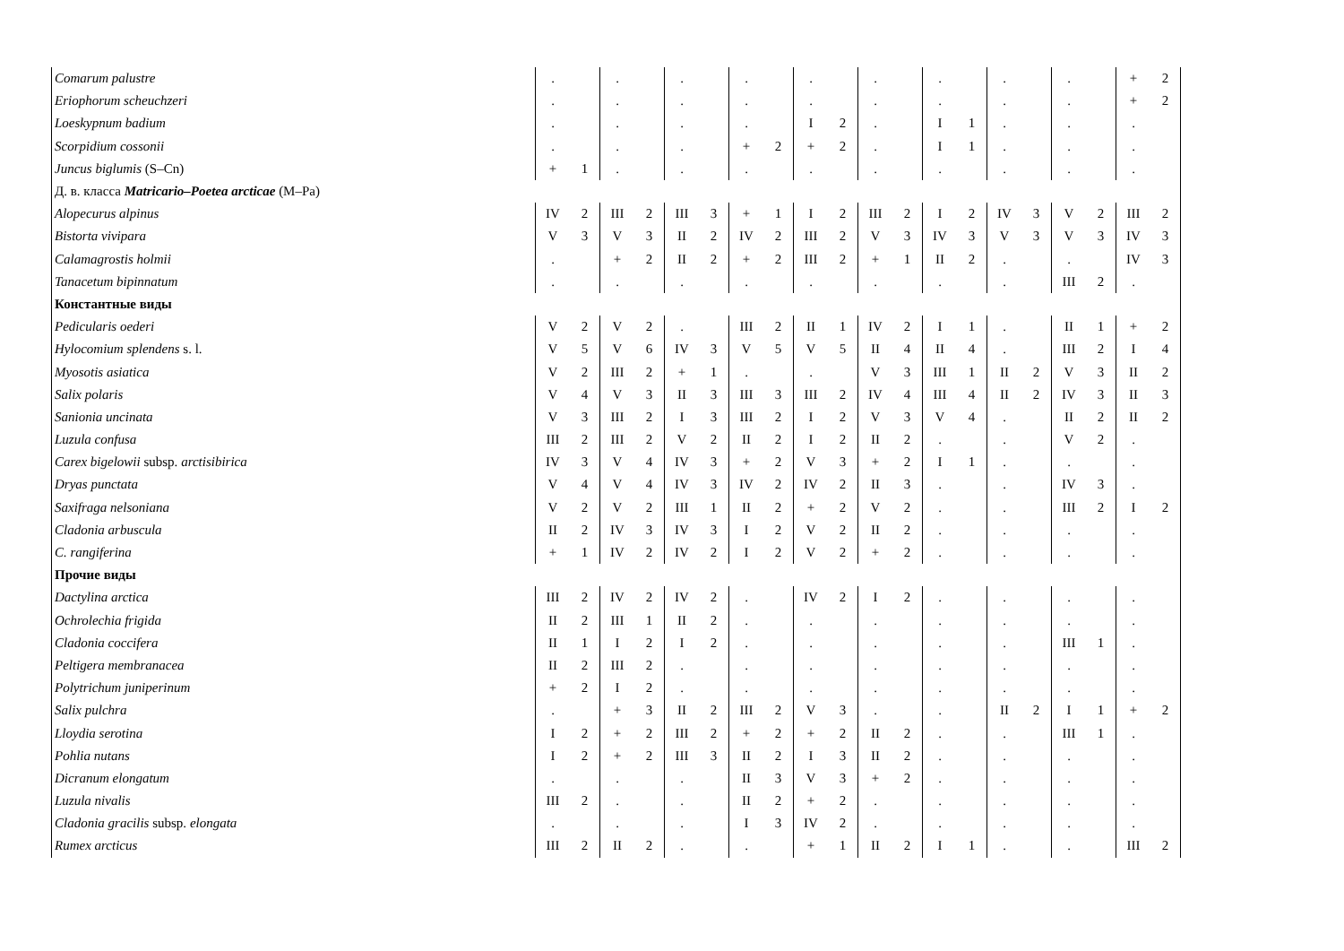| Comarum palustre | . | | . | | . | | . | | . | | . | | . | | . | | . | | + | 2 |
| Eriophorum scheuchzeri | . | | . | | . | | . | | . | | . | | . | | . | | . | | + | 2 |
| Loeskypnum badium | . | | . | | . | | . | | I | 2 | . | | I | 1 | . | | . | | . | |
| Scorpidium cossonii | . | | . | | . | | + | 2 | + | 2 | . | | I | 1 | . | | . | | . | |
| Juncus biglumis (S–Cn) | + | 1 | . | | . | | . | | . | | . | | . | | . | | . | | . | |
| Д. в. класса Matricario–Poetea arcticae (M–Pa) | | | | | | | | | | | | | | | | | | | | |
| Alopecurus alpinus | IV | 2 | III | 2 | III | 3 | + | 1 | I | 2 | III | 2 | I | 2 | IV | 3 | V | 2 | III | 2 |
| Bistorta vivipara | V | 3 | V | 3 | II | 2 | IV | 2 | III | 2 | V | 3 | IV | 3 | V | 3 | V | 3 | IV | 3 |
| Calamagrostis holmii | . | | + | 2 | II | 2 | + | 2 | III | 2 | + | 1 | II | 2 | . | | . | | IV | 3 |
| Tanacetum bipinnatum | . | | . | | . | | . | | . | | . | | . | | . | | III | 2 | . | |
| Константные виды | | | | | | | | | | | | | | | | | | | | |
| Pedicularis oederi | V | 2 | V | 2 | . | | III | 2 | II | 1 | IV | 2 | I | 1 | . | | II | 1 | + | 2 |
| Hylocomium splendens s. l. | V | 5 | V | 6 | IV | 3 | V | 5 | V | 5 | II | 4 | II | 4 | . | | III | 2 | I | 4 |
| Myosotis asiatica | V | 2 | III | 2 | + | 1 | . | | . | | V | 3 | III | 1 | II | 2 | V | 3 | II | 2 |
| Salix polaris | V | 4 | V | 3 | II | 3 | III | 3 | III | 2 | IV | 4 | III | 4 | II | 2 | IV | 3 | II | 3 |
| Sanionia uncinata | V | 3 | III | 2 | I | 3 | III | 2 | I | 2 | V | 3 | V | 4 | . | | II | 2 | II | 2 |
| Luzula confusa | III | 2 | III | 2 | V | 2 | II | 2 | I | 2 | II | 2 | . | | . | | V | 2 | . | |
| Carex bigelowii subsp. arctisibirica | IV | 3 | V | 4 | IV | 3 | + | 2 | V | 3 | + | 2 | I | 1 | . | | . | | . | |
| Dryas punctata | V | 4 | V | 4 | IV | 3 | IV | 2 | IV | 2 | II | 3 | . | | . | | IV | 3 | . | |
| Saxifraga nelsoniana | V | 2 | V | 2 | III | 1 | II | 2 | + | 2 | V | 2 | . | | . | | III | 2 | I | 2 |
| Cladonia arbuscula | II | 2 | IV | 3 | IV | 3 | I | 2 | V | 2 | II | 2 | . | | . | | . | | . | |
| C. rangiferina | + | 1 | IV | 2 | IV | 2 | I | 2 | V | 2 | + | 2 | . | | . | | . | | . | |
| Прочие виды | | | | | | | | | | | | | | | | | | | | |
| Dactylina arctica | III | 2 | IV | 2 | IV | 2 | . | | IV | 2 | I | 2 | . | | . | | . | | . | |
| Ochrolechia frigida | II | 2 | III | 1 | II | 2 | . | | . | | . | | . | | . | | . | | . | |
| Cladonia coccifera | II | 1 | I | 2 | I | 2 | . | | . | | . | | . | | . | | III | 1 | . | |
| Peltigera membranacea | II | 2 | III | 2 | . | | . | | . | | . | | . | | . | | . | | . | |
| Polytrichum juniperinum | + | 2 | I | 2 | . | | . | | . | | . | | . | | . | | . | | . | |
| Salix pulchra | . | | + | 3 | II | 2 | III | 2 | V | 3 | . | | . | | II | 2 | I | 1 | + | 2 |
| Lloydia serotina | I | 2 | + | 2 | III | 2 | + | 2 | + | 2 | II | 2 | . | | . | | III | 1 | . | |
| Pohlia nutans | I | 2 | + | 2 | III | 3 | II | 2 | I | 3 | II | 2 | . | | . | | . | | . | |
| Dicranum elongatum | . | | . | | . | | II | 3 | V | 3 | + | 2 | . | | . | | . | | . | |
| Luzula nivalis | III | 2 | . | | . | | II | 2 | + | 2 | . | | . | | . | | . | | . | |
| Cladonia gracilis subsp. elongata | . | | . | | . | | I | 3 | IV | 2 | . | | . | | . | | . | | . | |
| Rumex arcticus | III | 2 | II | 2 | . | | . | | + | 1 | II | 2 | I | 1 | . | | . | | III | 2 |